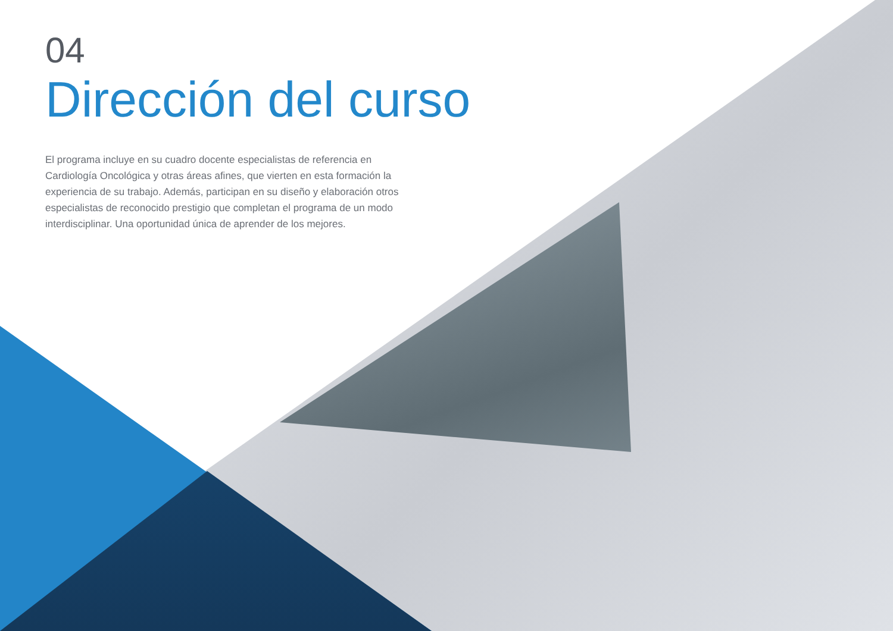04
Dirección del curso
El programa incluye en su cuadro docente especialistas de referencia en Cardiología Oncológica y otras áreas afines, que vierten en esta formación la experiencia de su trabajo. Además, participan en su diseño y elaboración otros especialistas de reconocido prestigio que completan el programa de un modo interdisciplinar. Una oportunidad única de aprender de los mejores.